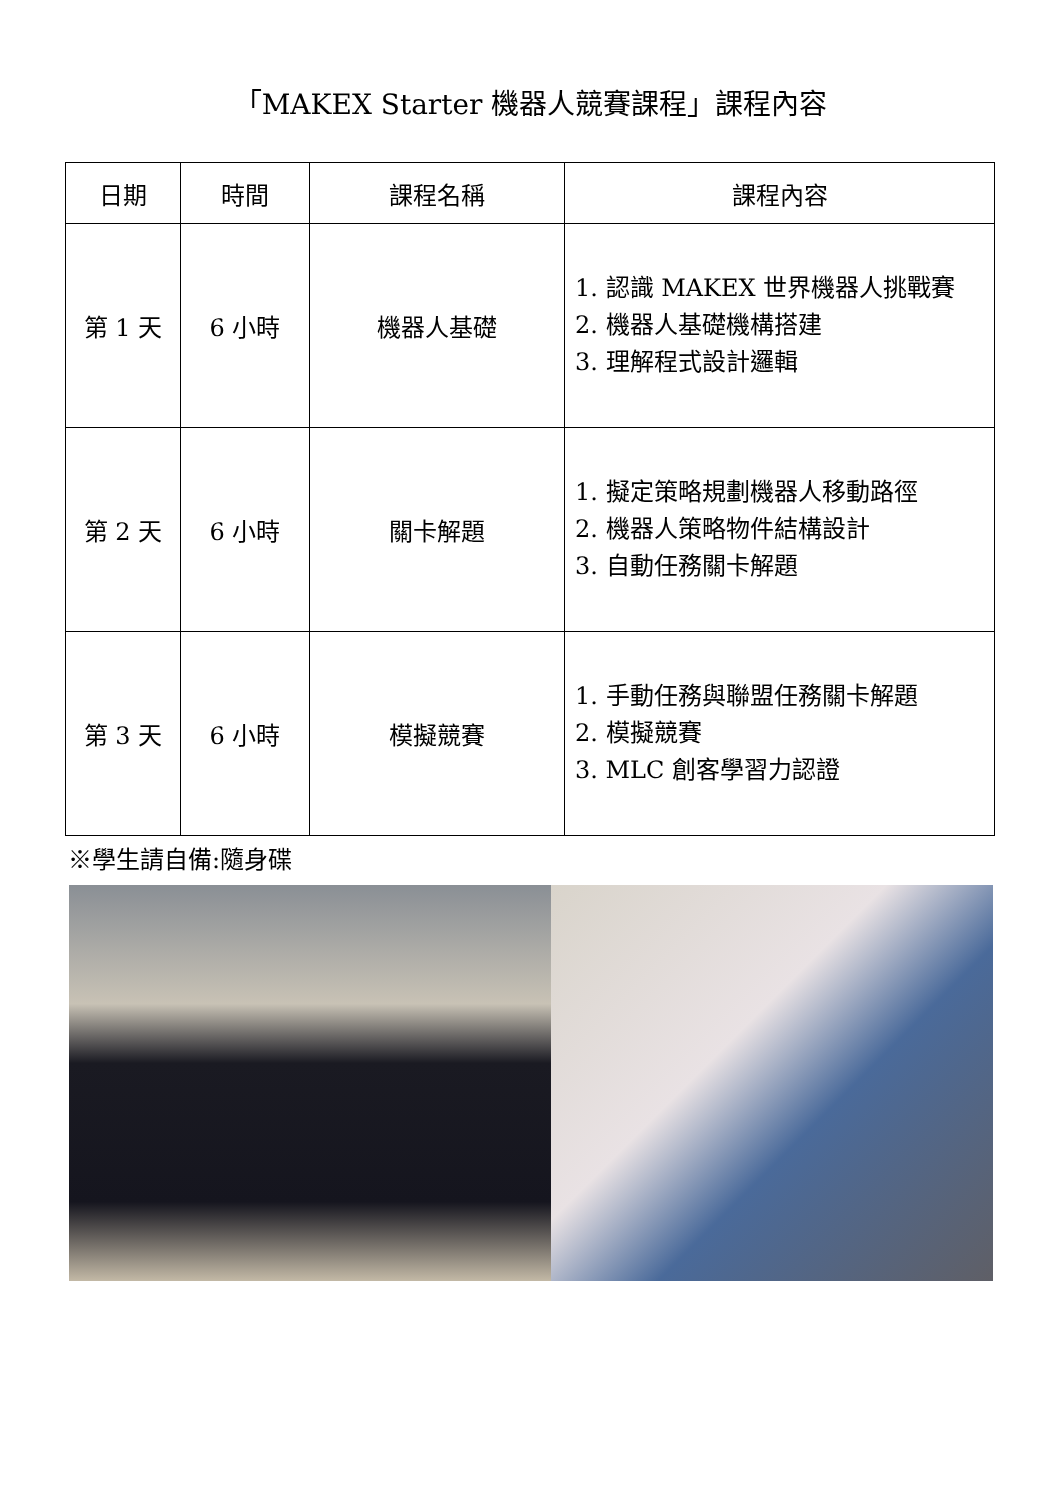「MAKEX Starter 機器人競賽課程」課程內容
| 日期 | 時間 | 課程名稱 | 課程內容 |
| --- | --- | --- | --- |
| 第 1 天 | 6 小時 | 機器人基礎 | 1. 認識 MAKEX 世界機器人挑戰賽 2. 機器人基礎機構搭建 3. 理解程式設計邏輯 |
| 第 2 天 | 6 小時 | 關卡解題 | 1. 擬定策略規劃機器人移動路徑 2. 機器人策略物件結構設計 3. 自動任務關卡解題 |
| 第 3 天 | 6 小時 | 模擬競賽 | 1. 手動任務與聯盟任務關卡解題 2. 模擬競賽 3. MLC 創客學習力認證 |
※學生請自備:隨身碟